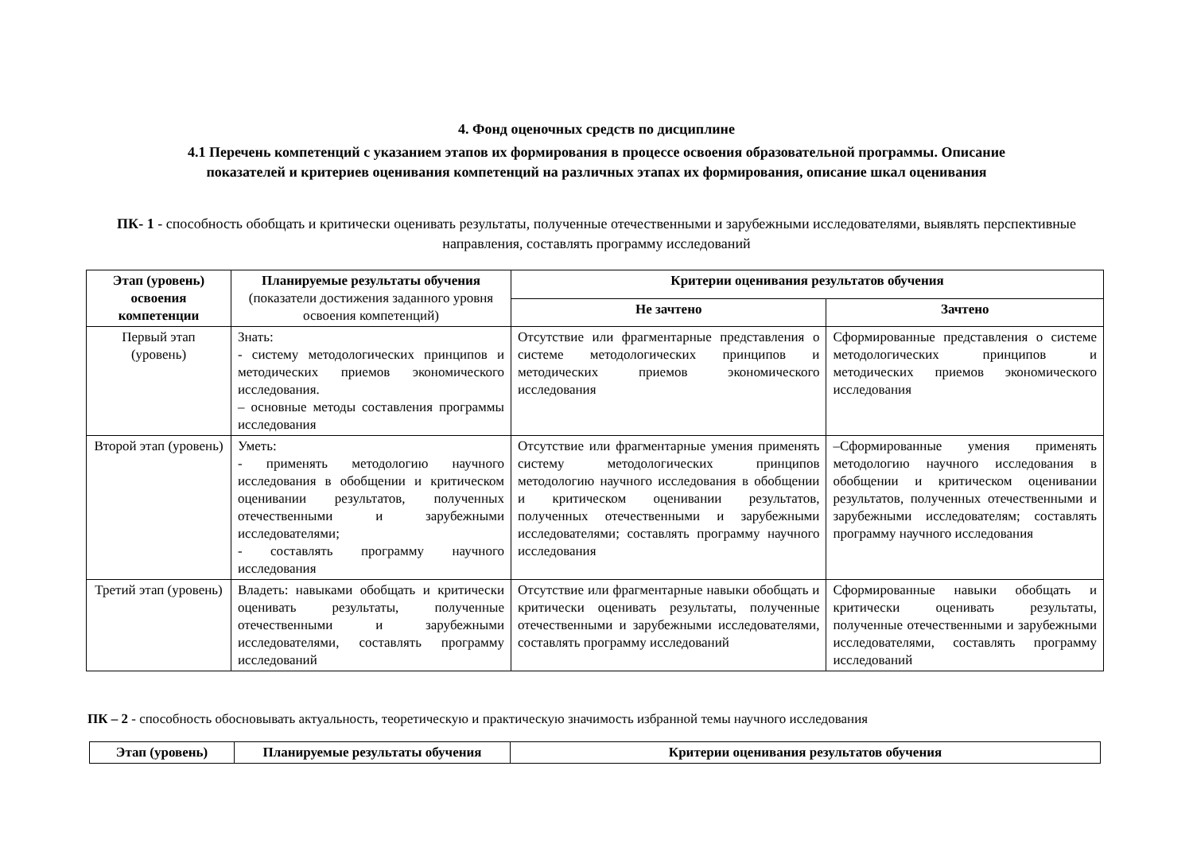4. Фонд оценочных средств по дисциплине
4.1 Перечень компетенций с указанием этапов их формирования в процессе освоения образовательной программы. Описание
показателей и критериев оценивания компетенций на различных этапах их формирования, описание шкал оценивания
ПК- 1 - способность обобщать и критически оценивать результаты, полученные отечественными и зарубежными исследователями, выявлять перспективные направления, составлять программу исследований
| Этап (уровень) освоения компетенции | Планируемые результаты обучения (показатели достижения заданного уровня освоения компетенций) | Критерии оценивания результатов обучения | |
| --- | --- | --- | --- |
| | | Не зачтено | Зачтено |
| Первый этап (уровень) | Знать: - систему методологических принципов и методических приемов экономического исследования. – основные методы составления программы исследования | Отсутствие или фрагментарные представления о системе методологических принципов и методических приемов экономического исследования | Сформированные представления о системе методологических принципов и методических приемов экономического исследования |
| Второй этап (уровень) | Уметь: - применять методологию научного исследования в обобщении и критическом оценивании результатов, полученных отечественными и зарубежными исследователями; - составлять программу научного исследования | Отсутствие или фрагментарные умения применять систему методологических принципов методологию научного исследования в обобщении и критическом оценивании результатов, полученных отечественными и зарубежными исследователями; составлять программу научного исследования | –Сформированные умения применять методологию научного исследования в обобщении и критическом оценивании результатов, полученных отечественными и зарубежными исследователям; составлять программу научного исследования |
| Третий этап (уровень) | Владеть: навыками обобщать и критически оценивать результаты, полученные отечественными и зарубежными исследователями, составлять программу исследований | Отсутствие или фрагментарные навыки обобщать и критически оценивать результаты, полученные отечественными и зарубежными исследователями, составлять программу исследований | Сформированные навыки обобщать и критически оценивать результаты, полученные отечественными и зарубежными исследователями, составлять программу исследований |
ПК – 2 - способность обосновывать актуальность, теоретическую и практическую значимость избранной темы научного исследования
| Этап (уровень) | Планируемые результаты обучения | Критерии оценивания результатов обучения |
| --- | --- | --- |